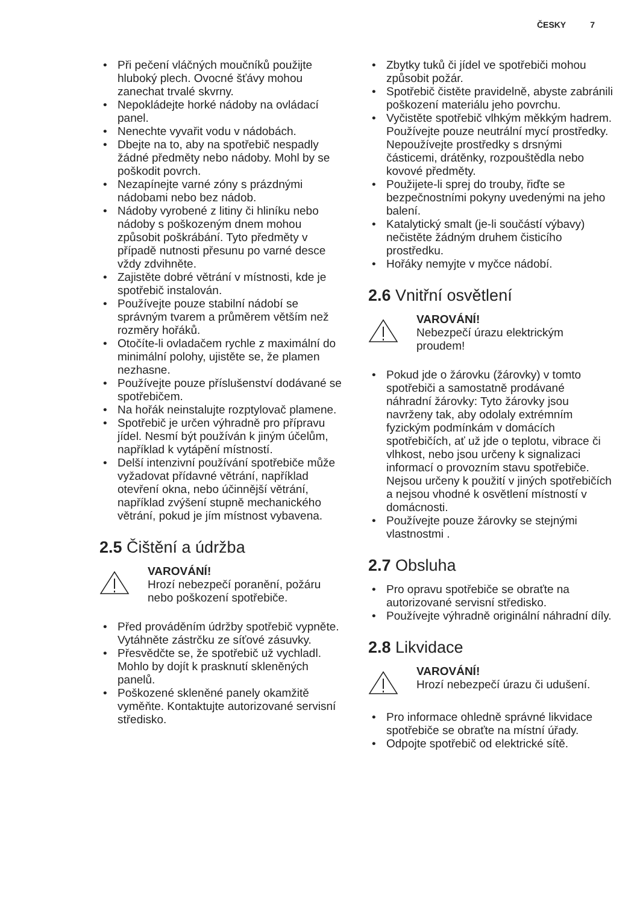ČESKY 7
Při pečení vláčných moučníků použijte hluboký plech. Ovocné šťávy mohou zanechat trvalé skvrny.
Nepokládejte horké nádoby na ovládací panel.
Nenechte vyvařit vodu v nádobách.
Dbejte na to, aby na spotřebič nespadly žádné předměty nebo nádoby. Mohl by se poškodit povrch.
Nezapínejte varné zóny s prázdnými nádobami nebo bez nádob.
Nádoby vyrobené z litiny či hliníku nebo nádoby s poškozeným dnem mohou způsobit poškrábání. Tyto předměty v případě nutnosti přesunu po varné desce vždy zdvihněte.
Zajistěte dobré větrání v místnosti, kde je spotřebič instalován.
Používejte pouze stabilní nádobí se správným tvarem a průměrem větším než rozměry hořáků.
Otočíte-li ovladačem rychle z maximální do minimální polohy, ujistěte se, že plamen nezhasne.
Používejte pouze příslušenství dodávané se spotřebičem.
Na hořák neinstalujte rozptylovač plamene.
Spotřebič je určen výhradně pro přípravu jídel. Nesmí být používán k jiným účelům, například k vytápění místností.
Delší intenzivní používání spotřebiče může vyžadovat přídavné větrání, například otevření okna, nebo účinnější větrání, například zvýšení stupně mechanického větrání, pokud je jím místnost vybavena.
2.5 Čištění a údržba
VAROVÁNÍ!
Hrozí nebezpečí poranění, požáru nebo poškození spotřebiče.
Před prováděním údržby spotřebič vypněte.
Vytáhněte zástrčku ze síťové zásuvky.
Přesvědčte se, že spotřebič už vychladl. Mohlo by dojít k prasknutí skleněných panelů.
Poškozené skleněné panely okamžitě vyměňte. Kontaktujte autorizované servisní středisko.
Zbytky tuků či jídel ve spotřebiči mohou způsobit požár.
Spotřebič čistěte pravidelně, abyste zabránili poškození materiálu jeho povrchu.
Vyčistěte spotřebič vlhkým měkkým hadrem. Používejte pouze neutrální mycí prostředky. Nepoužívejte prostředky s drsnými částicemi, drátěnky, rozpouštědla nebo kovové předměty.
Použijete-li sprej do trouby, řiďte se bezpečnostními pokyny uvedenými na jeho balení.
Katalytický smalt (je-li součástí výbavy) nečistěte žádným druhem čisticího prostředku.
Hořáky nemyjte v myčce nádobí.
2.6 Vnitřní osvětlení
VAROVÁNÍ!
Nebezpečí úrazu elektrickým proudem!
Pokud jde o žárovku (žárovky) v tomto spotřebiči a samostatně prodávané náhradní žárovky: Tyto žárovky jsou navrženy tak, aby odolaly extrémním fyzickým podmínkám v domácích spotřebičích, ať už jde o teplotu, vibrace či vlhkost, nebo jsou určeny k signalizaci informací o provozním stavu spotřebiče. Nejsou určeny k použití v jiných spotřebičích a nejsou vhodné k osvětlení místností v domácnosti.
Používejte pouze žárovky se stejnými vlastnostmi .
2.7 Obsluha
Pro opravu spotřebiče se obraťte na autorizované servisní středisko.
Používejte výhradně originální náhradní díly.
2.8 Likvidace
VAROVÁNÍ!
Hrozí nebezpečí úrazu či udušení.
Pro informace ohledně správné likvidace spotřebiče se obraťte na místní úřady.
Odpojte spotřebič od elektrické sítě.